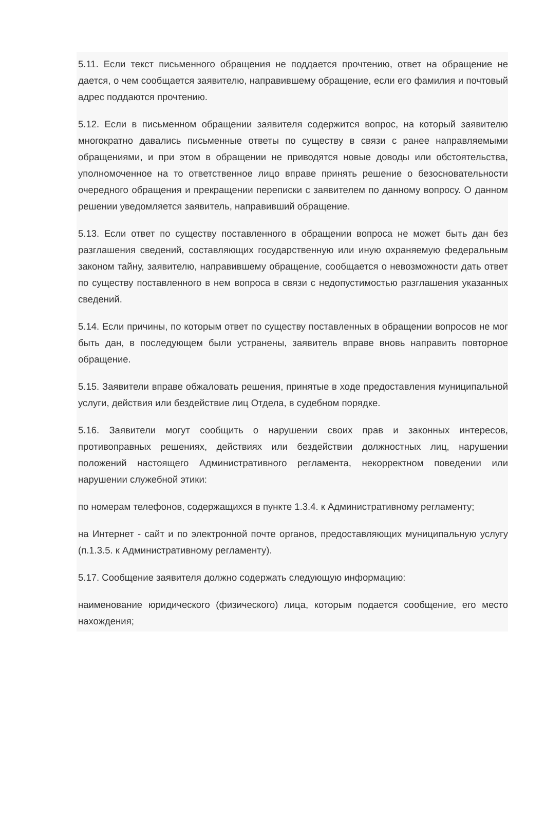5.11. Если текст письменного обращения не поддается прочтению, ответ на обращение не дается, о чем сообщается заявителю, направившему обращение, если его фамилия и почтовый адрес поддаются прочтению.
5.12. Если в письменном обращении заявителя содержится вопрос, на который заявителю многократно давались письменные ответы по существу в связи с ранее направляемыми обращениями, и при этом в обращении не приводятся новые доводы или обстоятельства, уполномоченное на то ответственное лицо вправе принять решение о безосновательности очередного обращения и прекращении переписки с заявителем по данному вопросу. О данном решении уведомляется заявитель, направивший обращение.
5.13. Если ответ по существу поставленного в обращении вопроса не может быть дан без разглашения сведений, составляющих государственную или иную охраняемую федеральным законом тайну, заявителю, направившему обращение, сообщается о невозможности дать ответ по существу поставленного в нем вопроса в связи с недопустимостью разглашения указанных сведений.
5.14. Если причины, по которым ответ по существу поставленных в обращении вопросов не мог быть дан, в последующем были устранены, заявитель вправе вновь направить повторное обращение.
5.15. Заявители вправе обжаловать решения, принятые в ходе предоставления муниципальной услуги, действия или бездействие лиц Отдела, в судебном порядке.
5.16. Заявители могут сообщить о нарушении своих прав и законных интересов, противоправных решениях, действиях или бездействии должностных лиц, нарушении положений настоящего Административного регламента, некорректном поведении или нарушении служебной этики:
по номерам телефонов, содержащихся в пункте 1.3.4. к Административному регламенту;
на Интернет - сайт и по электронной почте органов, предоставляющих муниципальную услугу (п.1.3.5. к Административному регламенту).
5.17. Сообщение заявителя должно содержать следующую информацию:
наименование юридического (физического) лица, которым подается сообщение, его место нахождения;